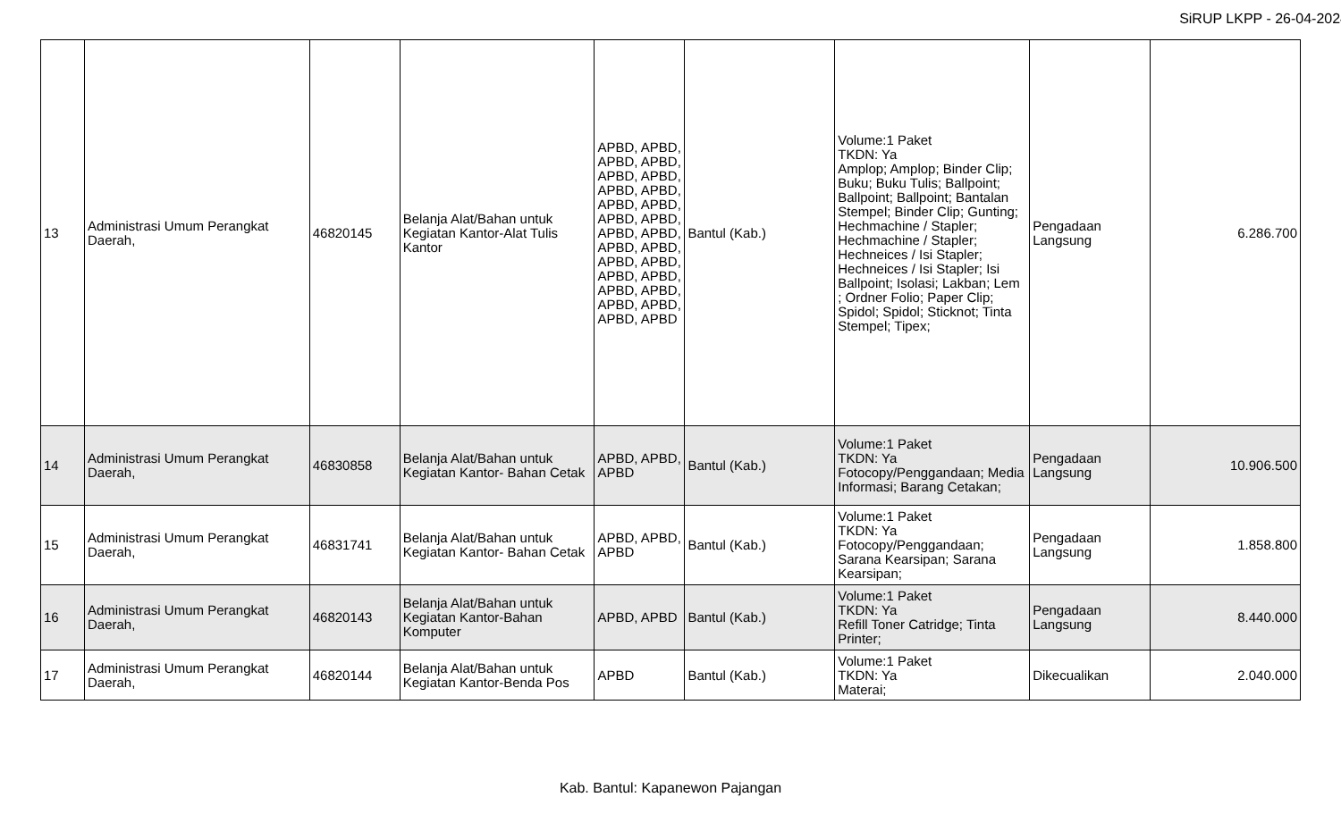SiRUP LKPP - 26-04-2024
| 13 | Administrasi Umum Perangkat Daerah, | 46820145 | Belanja Alat/Bahan untuk Kegiatan Kantor-Alat Tulis Kantor | APBD, APBD, APBD, APBD, APBD, APBD, APBD, APBD, APBD, APBD, APBD, APBD, APBD, APBD, APBD, APBD, APBD, APBD, APBD, APBD, APBD, APBD, APBD, APBD, APBD, APBD | Bantul (Kab.) | Volume:1 Paket TKDN: Ya Amplop; Amplop; Binder Clip; Buku; Buku Tulis; Ballpoint; Ballpoint; Ballpoint; Bantalan Stempel; Binder Clip; Gunting; Hechmachine / Stapler; Hechmachine / Stapler; Hechneices / Isi Stapler; Hechneices / Isi Stapler; Isi Ballpoint; Isolasi; Lakban; Lem ; Ordner Folio; Paper Clip; Spidol; Spidol; Sticknot; Tinta Stempel; Tipex; | Pengadaan Langsung | 6.286.700 |
| 14 | Administrasi Umum Perangkat Daerah, | 46830858 | Belanja Alat/Bahan untuk Kegiatan Kantor- Bahan Cetak | APBD, APBD, APBD | Bantul (Kab.) | Volume:1 Paket TKDN: Ya Fotocopy/Penggandaan; Media Informasi; Barang Cetakan; | Pengadaan Langsung | 10.906.500 |
| 15 | Administrasi Umum Perangkat Daerah, | 46831741 | Belanja Alat/Bahan untuk Kegiatan Kantor- Bahan Cetak | APBD, APBD, APBD | Bantul (Kab.) | Volume:1 Paket TKDN: Ya Fotocopy/Penggandaan; Sarana Kearsipan; Sarana Kearsipan; | Pengadaan Langsung | 1.858.800 |
| 16 | Administrasi Umum Perangkat Daerah, | 46820143 | Belanja Alat/Bahan untuk Kegiatan Kantor-Bahan Komputer | APBD, APBD | Bantul (Kab.) | Volume:1 Paket TKDN: Ya Refill Toner Catridge; Tinta Printer; | Pengadaan Langsung | 8.440.000 |
| 17 | Administrasi Umum Perangkat Daerah, | 46820144 | Belanja Alat/Bahan untuk Kegiatan Kantor-Benda Pos | APBD | Bantul (Kab.) | Volume:1 Paket TKDN: Ya Materai; | Dikecualikan | 2.040.000 |
Kab. Bantul: Kapanewon Pajangan